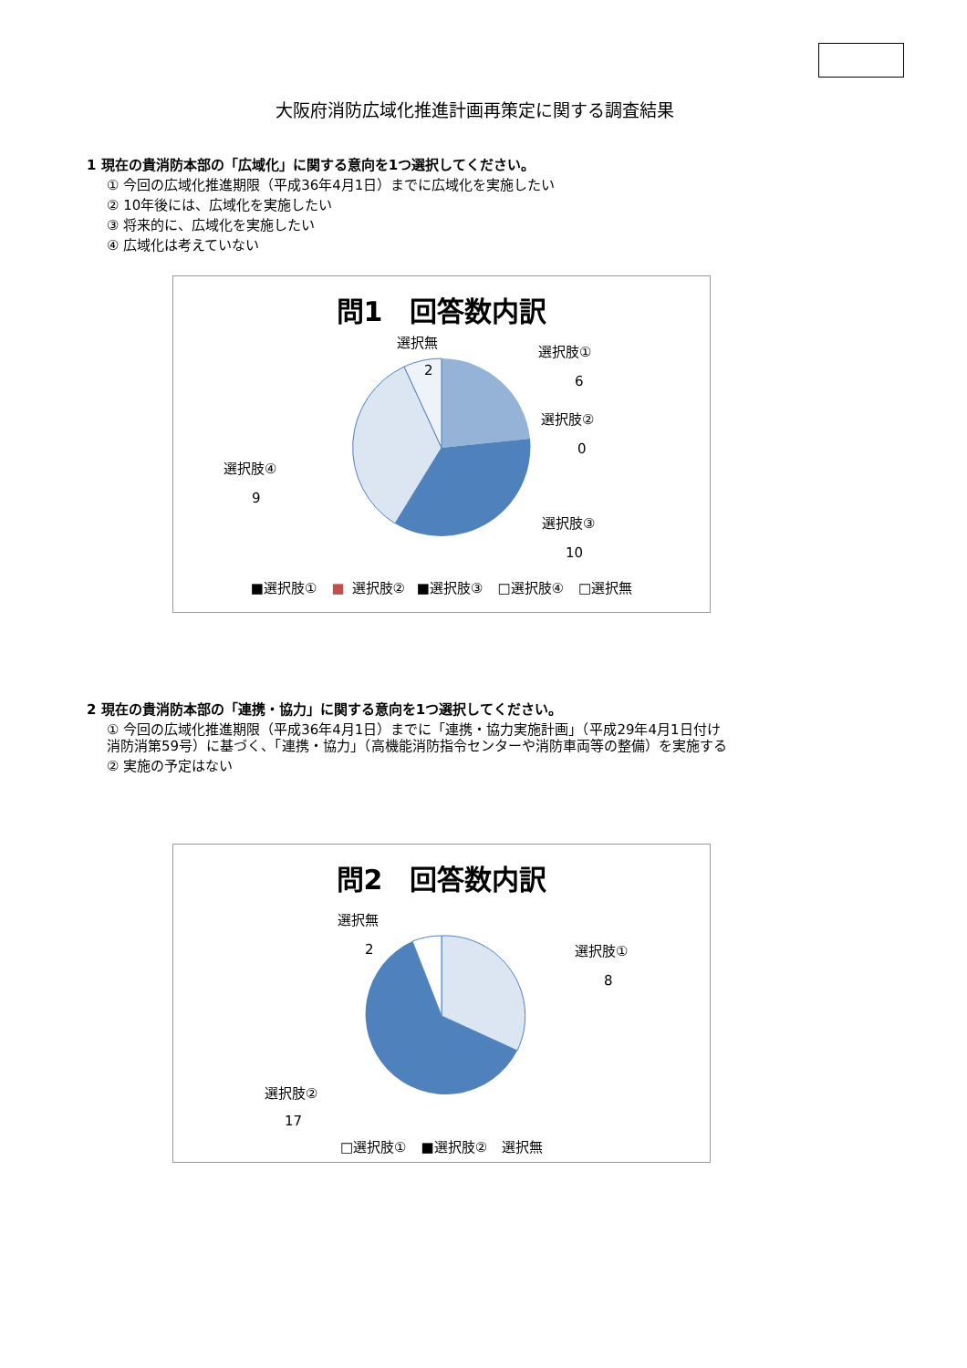大阪府消防広域化推進計画再策定に関する調査結果
1 現在の貴消防本部の「広域化」に関する意向を1つ選択してください。
① 今回の広域化推進期限（平成36年4月1日）までに広域化を実施したい
② 10年後には、広域化を実施したい
③ 将来的に、広域化を実施したい
④ 広域化は考えていない
問1　回答数内訳
選択無
2
選択肢①
6
選択肢②
0
選択肢④
9
選択肢③
10
■選択肢① ■ 選択肢② ■選択肢③ □選択肢④ □選択無
2 現在の貴消防本部の「連携・協力」に関する意向を1つ選択してください。
① 今回の広域化推進期限（平成36年4月1日）までに「連携・協力実施計画」（平成29年4月1日付け
消防消第59号）に基づく、「連携・協力」（高機能消防指令センターや消防車両等の整備）を実施する
② 実施の予定はない
問2　回答数内訳
選択無
2
選択肢①
8
選択肢②
17
□選択肢① ■選択肢② 選択無